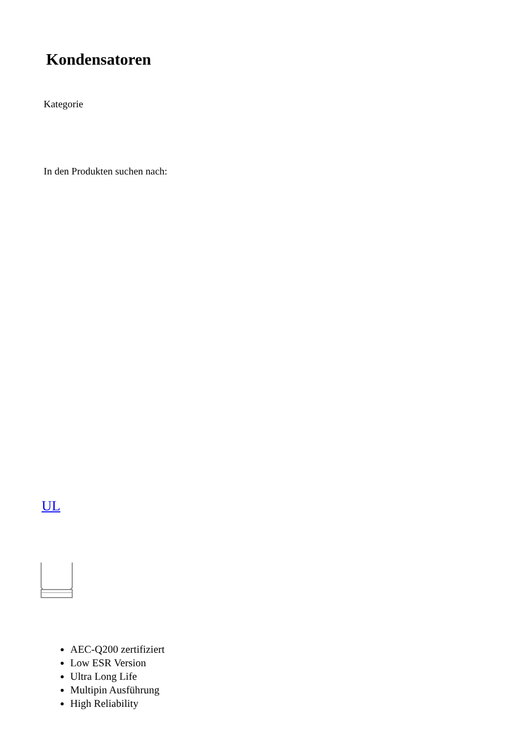Kondensatoren
Kategorie
In den Produkten suchen nach:
UL
AEC-Q200 zertifiziert
Low ESR Version
Ultra Long Life
Multipin Ausführung
High Reliability